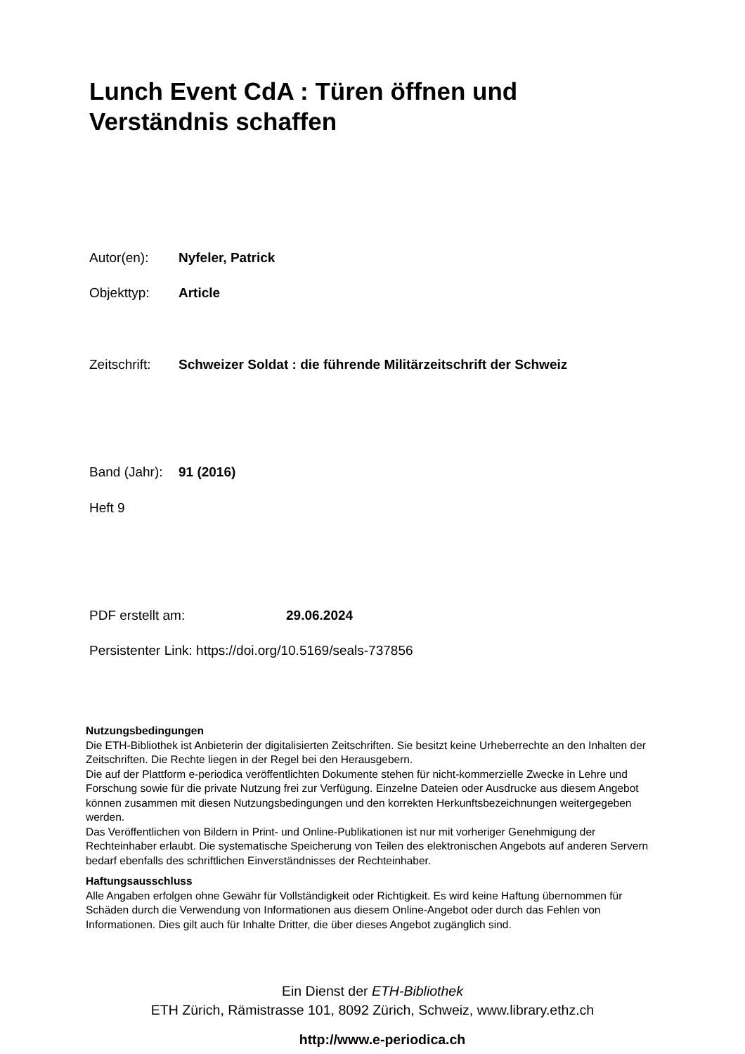Lunch Event CdA : Türen öffnen und Verständnis schaffen
Autor(en): Nyfeler, Patrick
Objekttyp: Article
Zeitschrift: Schweizer Soldat : die führende Militärzeitschrift der Schweiz
Band (Jahr): 91 (2016)
Heft 9
PDF erstellt am: 29.06.2024
Persistenter Link: https://doi.org/10.5169/seals-737856
Nutzungsbedingungen
Die ETH-Bibliothek ist Anbieterin der digitalisierten Zeitschriften. Sie besitzt keine Urheberrechte an den Inhalten der Zeitschriften. Die Rechte liegen in der Regel bei den Herausgebern.
Die auf der Plattform e-periodica veröffentlichten Dokumente stehen für nicht-kommerzielle Zwecke in Lehre und Forschung sowie für die private Nutzung frei zur Verfügung. Einzelne Dateien oder Ausdrucke aus diesem Angebot können zusammen mit diesen Nutzungsbedingungen und den korrekten Herkunftsbezeichnungen weitergegeben werden.
Das Veröffentlichen von Bildern in Print- und Online-Publikationen ist nur mit vorheriger Genehmigung der Rechteinhaber erlaubt. Die systematische Speicherung von Teilen des elektronischen Angebots auf anderen Servern bedarf ebenfalls des schriftlichen Einverständnisses der Rechteinhaber.
Haftungsausschluss
Alle Angaben erfolgen ohne Gewähr für Vollständigkeit oder Richtigkeit. Es wird keine Haftung übernommen für Schäden durch die Verwendung von Informationen aus diesem Online-Angebot oder durch das Fehlen von Informationen. Dies gilt auch für Inhalte Dritter, die über dieses Angebot zugänglich sind.
Ein Dienst der ETH-Bibliothek
ETH Zürich, Rämistrasse 101, 8092 Zürich, Schweiz, www.library.ethz.ch
http://www.e-periodica.ch